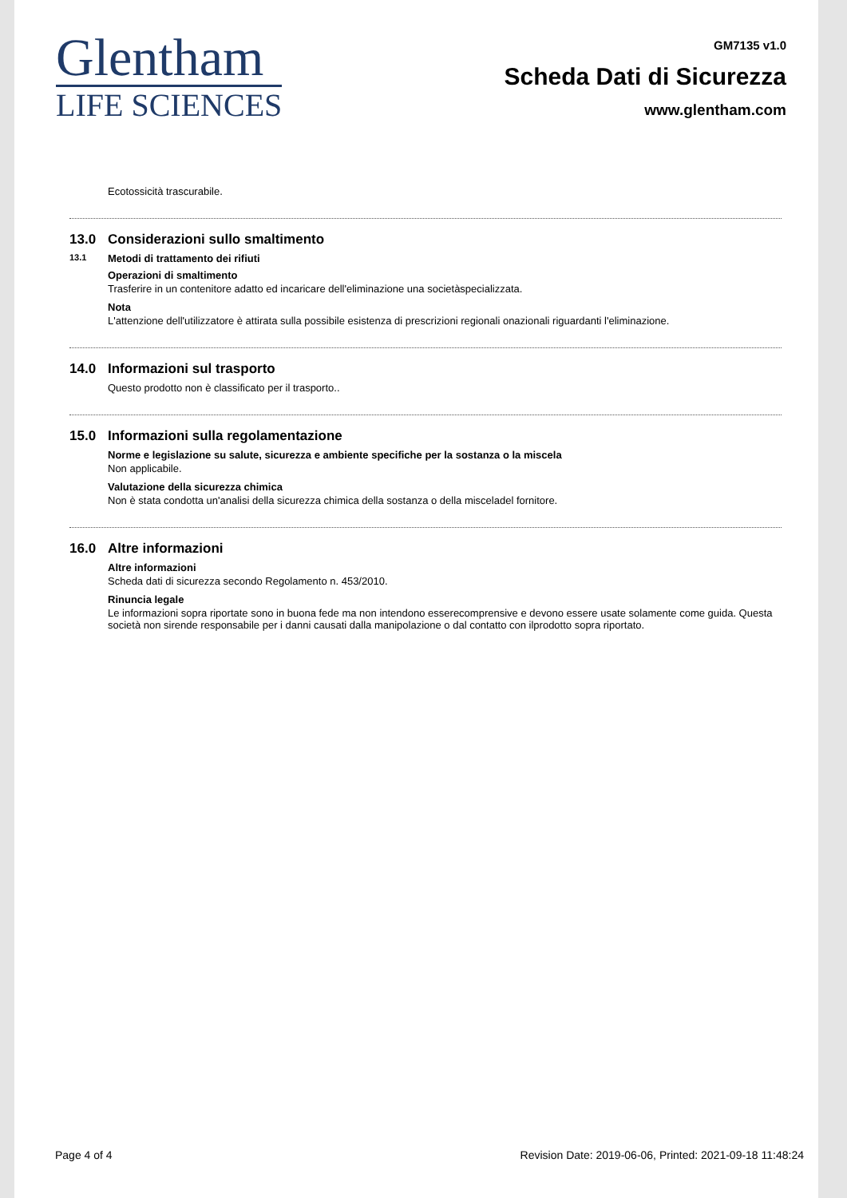Glentham
LIFE SCIENCES
GM7135 v1.0
Scheda Dati di Sicurezza
www.glentham.com
Ecotossicità trascurabile.
13.0 Considerazioni sullo smaltimento
13.1 Metodi di trattamento dei rifiuti
Operazioni di smaltimento
Trasferire in un contenitore adatto ed incaricare dell'eliminazione una societàspecializzata.
Nota
L'attenzione dell'utilizzatore è attirata sulla possibile esistenza di prescrizioni regionali onazionali riguardanti l'eliminazione.
14.0 Informazioni sul trasporto
Questo prodotto non è classificato per il trasporto..
15.0 Informazioni sulla regolamentazione
Norme e legislazione su salute, sicurezza e ambiente specifiche per la sostanza o la miscela
Non applicabile.
Valutazione della sicurezza chimica
Non è stata condotta un'analisi della sicurezza chimica della sostanza o della misceladel fornitore.
16.0 Altre informazioni
Altre informazioni
Scheda dati di sicurezza secondo Regolamento n. 453/2010.
Rinuncia legale
Le informazioni sopra riportate sono in buona fede ma non intendono esserecomprensive e devono essere usate solamente come guida. Questa società non sirende responsabile per i danni causati dalla manipolazione o dal contatto con ilprodotto sopra riportato.
Page 4 of 4 Revision Date: 2019-06-06, Printed: 2021-09-18 11:48:24